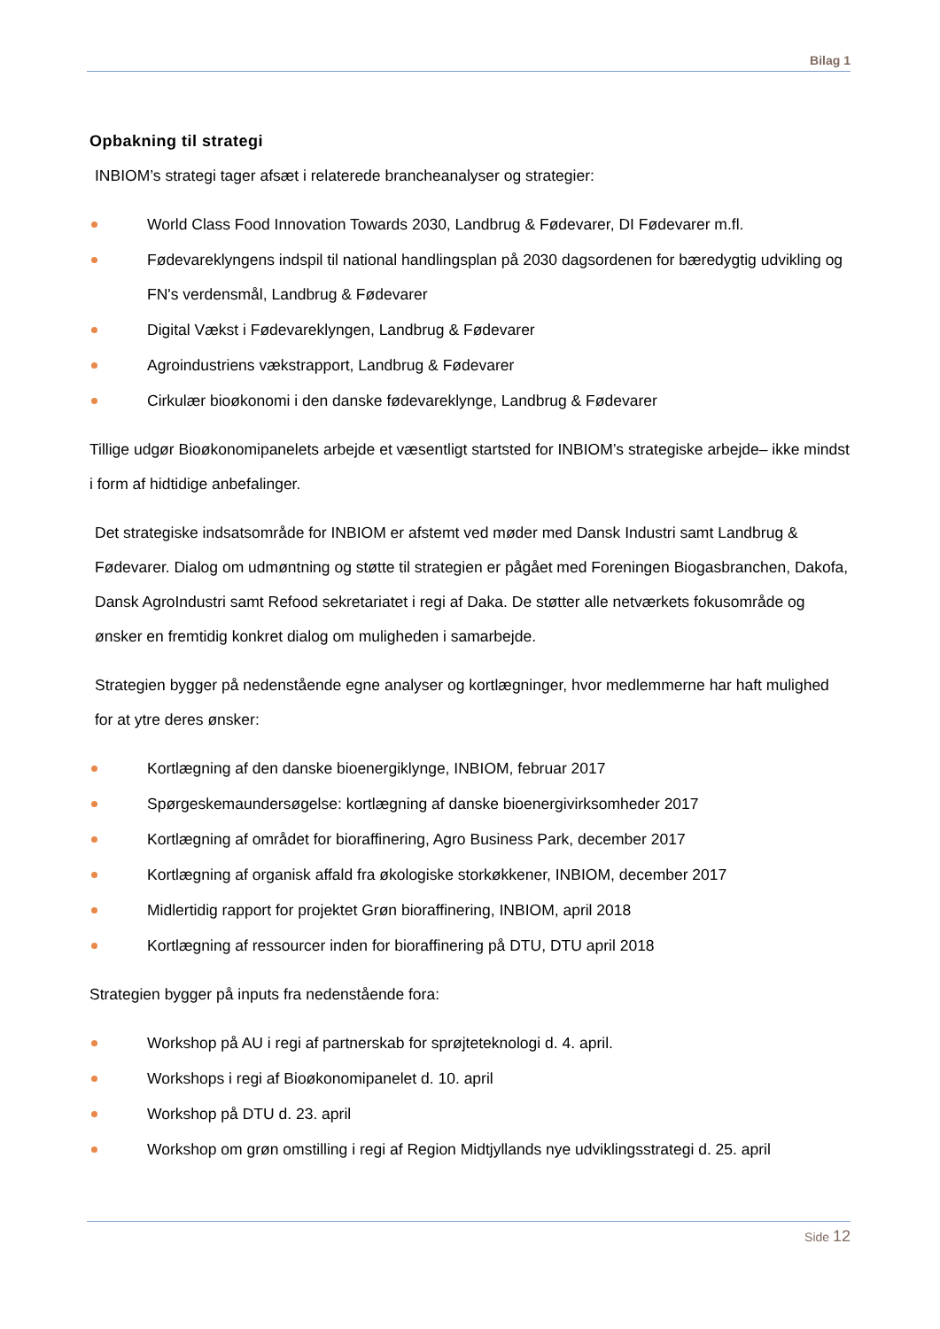Bilag 1
Opbakning til strategi
INBIOM’s strategi tager afsæt i relaterede brancheanalyser og strategier:
World Class Food Innovation Towards 2030, Landbrug & Fødevarer, DI Fødevarer m.fl.
Fødevareklyngens indspil til national handlingsplan på 2030 dagsordenen for bæredygtig udvikling og FN's verdensmål, Landbrug & Fødevarer
Digital Vækst i Fødevareklyngen, Landbrug & Fødevarer
Agroindustriens vækstrapport, Landbrug & Fødevarer
Cirkulær bioøkonomi i den danske fødevareklynge, Landbrug & Fødevarer
Tillige udgør Bioøkonomipanelets arbejde et væsentligt startsted for INBIOM’s strategiske arbejde– ikke mindst i form af hidtidige anbefalinger.
Det strategiske indsatsområde for INBIOM er afstemt ved møder med Dansk Industri samt Landbrug & Fødevarer. Dialog om udmøntning og støtte til strategien er pågået med Foreningen Biogasbranchen, Dakofa, Dansk AgroIndustri samt Refood sekretariatet i regi af Daka. De støtter alle netværkets fokusområde og ønsker en fremtidig konkret dialog om muligheden i samarbejde.
Strategien bygger på nedenstående egne analyser og kortlægninger, hvor medlemmerne har haft mulighed for at ytre deres ønsker:
Kortlægning af den danske bioenergiklynge, INBIOM, februar 2017
Spørgeskemaundersøgelse: kortlægning af danske bioenergivirksomheder 2017
Kortlægning af området for bioraffinering, Agro Business Park, december 2017
Kortlægning af organisk affald fra økologiske storkøkkener, INBIOM, december 2017
Midlertidig rapport for projektet Grøn bioraffinering, INBIOM, april 2018
Kortlægning af ressourcer inden for bioraffinering på DTU, DTU april 2018
Strategien bygger på inputs fra nedenstående fora:
Workshop på AU i regi af partnerskab for sprøjteteknologi d. 4. april.
Workshops i regi af Bioøkonomipanelet d. 10. april
Workshop på DTU d. 23. april
Workshop om grøn omstilling i regi af Region Midtjyllands nye udviklingsstrategi d. 25. april
Side 12